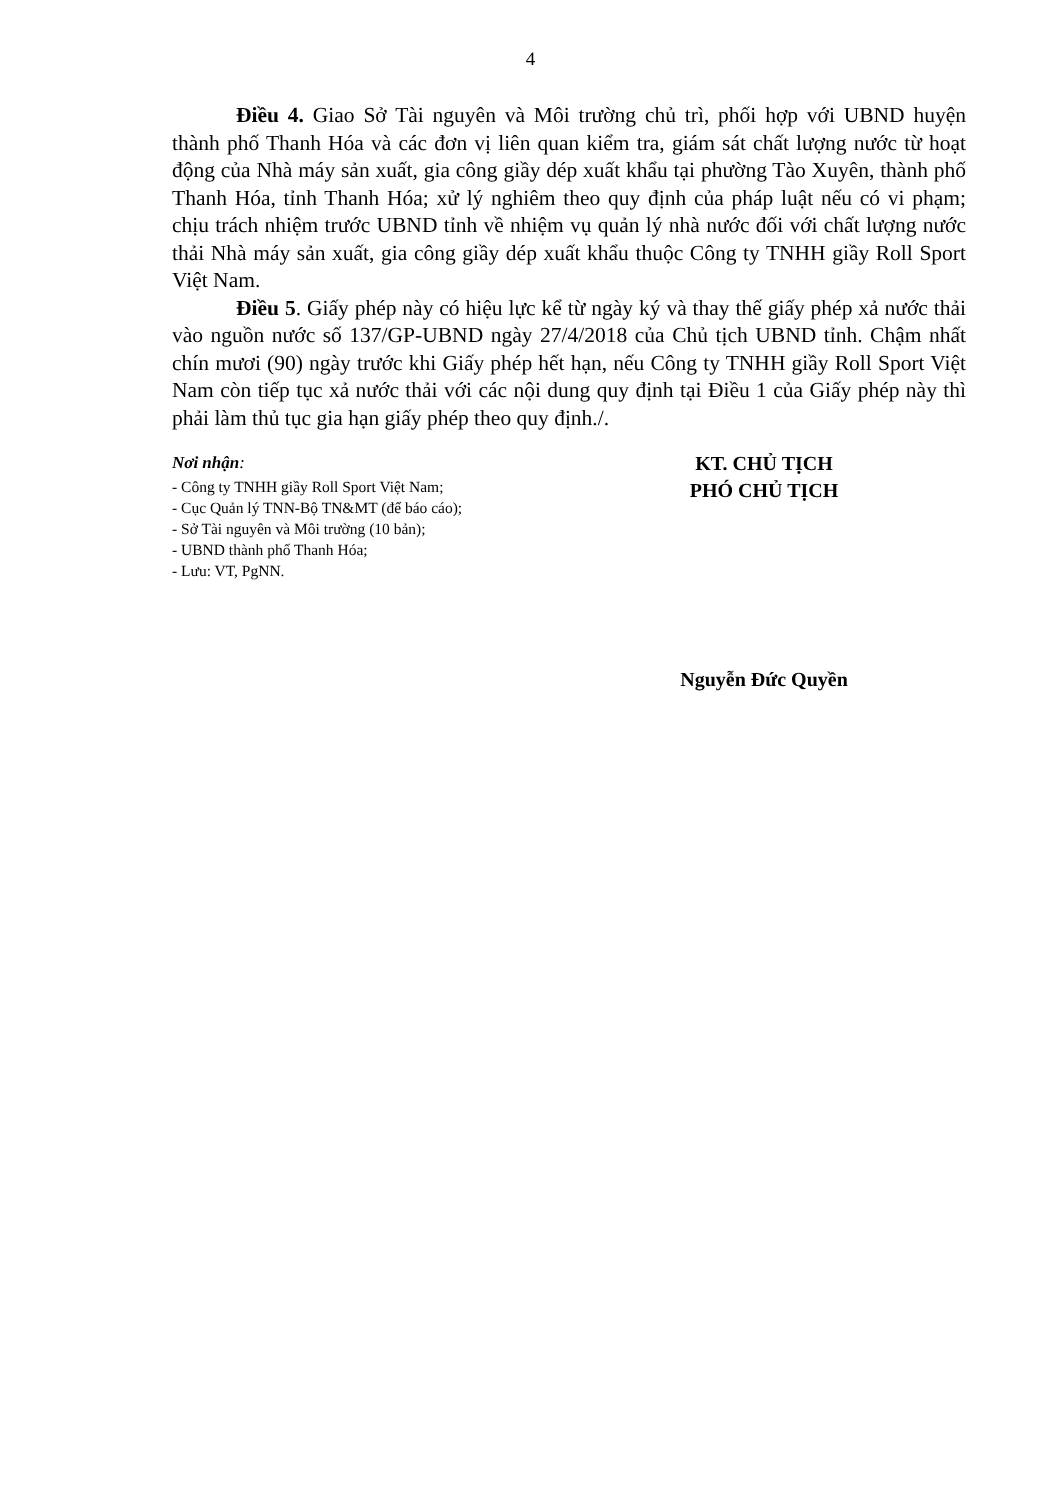4
Điều 4. Giao Sở Tài nguyên và Môi trường chủ trì, phối hợp với UBND huyện thành phố Thanh Hóa và các đơn vị liên quan kiểm tra, giám sát chất lượng nước từ hoạt động của Nhà máy sản xuất, gia công giầy dép xuất khẩu tại phường Tào Xuyên, thành phố Thanh Hóa, tỉnh Thanh Hóa; xử lý nghiêm theo quy định của pháp luật nếu có vi phạm; chịu trách nhiệm trước UBND tỉnh về nhiệm vụ quản lý nhà nước đối với chất lượng nước thải Nhà máy sản xuất, gia công giầy dép xuất khẩu thuộc Công ty TNHH giầy Roll Sport Việt Nam.
Điều 5. Giấy phép này có hiệu lực kể từ ngày ký và thay thế giấy phép xả nước thải vào nguồn nước số 137/GP-UBND ngày 27/4/2018 của Chủ tịch UBND tỉnh. Chậm nhất chín mươi (90) ngày trước khi Giấy phép hết hạn, nếu Công ty TNHH giầy Roll Sport Việt Nam còn tiếp tục xả nước thải với các nội dung quy định tại Điều 1 của Giấy phép này thì phải làm thủ tục gia hạn giấy phép theo quy định./.
Nơi nhận:
- Công ty TNHH giầy Roll Sport Việt Nam;
- Cục Quản lý TNN-Bộ TN&MT (để báo cáo);
- Sở Tài nguyên và Môi trường (10 bản);
- UBND thành phố Thanh Hóa;
- Lưu: VT, PgNN.
KT. CHỦ TỊCH
PHÓ CHỦ TỊCH
Nguyễn Đức Quyền